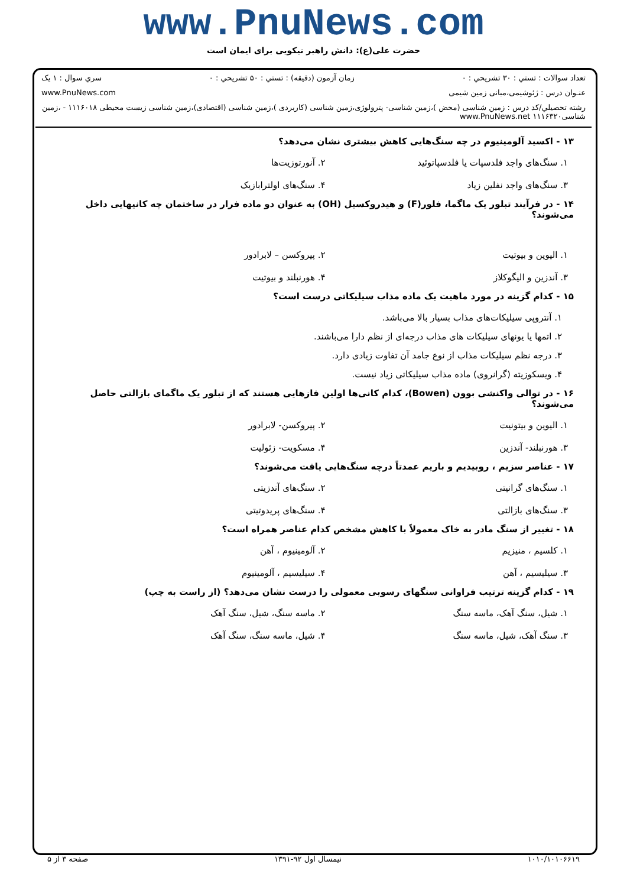www.PnuNews.com
حضرت علی(ع): دانش راهبر نیکویی برای ایمان است
تعداد سوالات : تستي : ۳۰ تشريحي : ۰ زمان آزمون (دقيقه) : تستي : ۵۰ تشريحي : ۰ سري سوال : ۱ یک
عنـوان درس : ژئوشیمی،مبانی زمین شیمی www.PnuNews.com
رشته تحصيلي/كد درس : زمین شناسی (محض )،زمین شناسی- پترولوژی،زمین شناسی (کاربردی )،زمین شناسی (اقتصادی)،زمین شناسی زیست محیطی ۱۱۱۶۰۱۸ - ،زمین شناسی۱۱۱۶۳۲۰ www.PnuNews.net
۱۳ - اکسید آلومینیوم در چه سنگ‌هایی کاهش بیشتری نشان می‌دهد؟
۱. سنگ‌های واجد فلدسپات یا فلدسپاتوئید
۲. آنورتوزیت‌ها
۳. سنگ‌های واجد نفلین زیاد
۴. سنگ‌های اولترابازیک
۱۴ - در فرآیند تبلور یک ماگما، فلور(F) و هیدروکسیل (OH) به عنوان دو ماده فرار در ساختمان چه کانیهایی داخل می‌شوند؟
۱. الیوین و بیوتیت
۲. پیروکسن – لابرادور
۳. آندزین و الیگوکلاز
۴. هورنبلند و بیوتیت
۱۵ - کدام گزینه در مورد ماهیت یک ماده مذاب سیلیکاتی درست است؟
۱. آنتروپی سیلیکات‌های مذاب بسیار بالا می‌باشد.
۲. اتمها یا یونهای سیلیکات های مذاب درجه‌ای از نظم دارا می‌باشند.
۳. درجه نظم سیلیکات مذاب از نوع جامد آن تفاوت زیادی دارد.
۴. ویسکوزیته (گرانروی) ماده مذاب سیلیکاتی زیاد نیست.
۱۶ - در توالی واکنشی بوون (Bowen)، کدام کانی‌ها اولین فازهایی هستند که از تبلور یک ماگمای بازالتی حاصل می‌شوند؟
۱. الیوین و بیتونیت
۲. پیروکسن- لابرادور
۳. هورنبلند- آندزین
۴. مسکویت- زئولیت
۱۷ - عناصر سزیم ، روبیدیم و باریم عمدتاً درچه سنگ‌هایی یافت می‌شوند؟
۱. سنگ‌های گرانیتی
۲. سنگ‌های آندزیتی
۳. سنگ‌های بازالتی
۴. سنگ‌های پریدوتیتی
۱۸ - تغییر از سنگ مادر به خاک معمولاً با کاهش مشخص کدام عناصر همراه است؟
۱. کلسیم ، منیزیم
۲. آلومینیوم ، آهن
۳. سیلیسیم ، آهن
۴. سیلیسیم ، آلومینیوم
۱۹ - کدام گزینه ترتیب فراوانی سنگهای رسوبی معمولی را درست نشان می‌دهد؟ (از راست به چپ)
۱. شیل، سنگ آهک، ماسه سنگ
۲. ماسه سنگ، شیل، سنگ آهک
۳. سنگ آهک، شیل، ماسه سنگ
۴. شیل، ماسه سنگ، سنگ آهک
۱۰۱۰/۱۰۱۰۶۶۱۹ نیمسال اول ۹۲-۱۳۹۱ صفحه ۳ از ۵